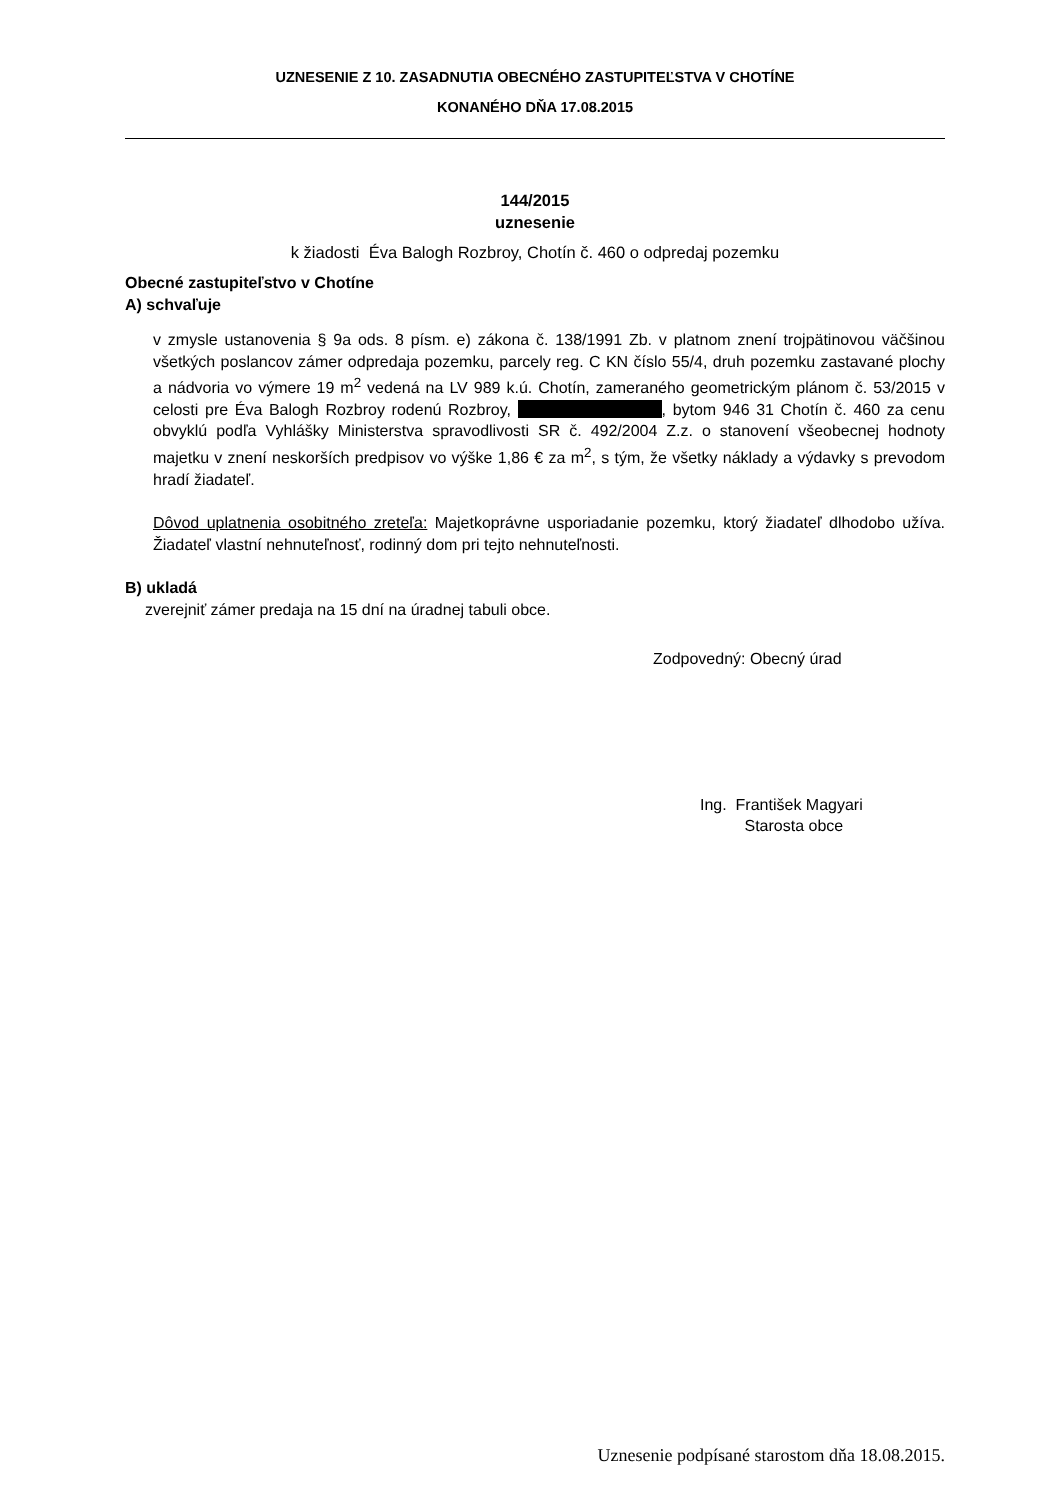UZNESENIE Z 10. ZASADNUTIA OBECNÉHO ZASTUPITEĽSTVA V CHOTÍNE
KONANÉHO DŇA 17.08.2015
144/2015
uznesenie
k žiadosti Éva Balogh Rozbroy, Chotín č. 460 o odpredaj pozemku
Obecné zastupiteľstvo v Chotíne
A) schvaľuje
v zmysle ustanovenia § 9a ods. 8 písm. e) zákona č. 138/1991 Zb. v platnom znení trojpätinovou väčšinou všetkých poslancov zámer odpredaja pozemku, parcely reg. C KN číslo 55/4, druh pozemku zastavané plochy a nádvoria vo výmere 19 m<sup>2</sup> vedená na LV 989 k.ú. Chotín, zameraného geometrickým plánom č. 53/2015 v celosti pre Éva Balogh Rozbroy rodenú Rozbroy, , bytom 946 31 Chotín č. 460 za cenu obvyklú podľa Vyhlášky Ministerstva spravodlivosti SR č. 492/2004 Z.z. o stanovení všeobecnej hodnoty majetku v znení neskorších predpisov vo výške 1,86 € za m<sup>2</sup>, s tým, že všetky náklady a výdavky s prevodom hradí žiadateľ.
Dôvod uplatnenia osobitného zreteľa: Majetkoprávne usporiadanie pozemku, ktorý žiadateľ dlhodobo užíva. Žiadateľ vlastní nehnuteľnosť, rodinný dom pri tejto nehnuteľnosti.
B) ukladá
zverejniť zámer predaja na 15 dní na úradnej tabuli obce.
Zodpovedný: Obecný úrad
Ing. František Magyari
Starosta obce
Uznesenie podpísané starostom dňa 18.08.2015.